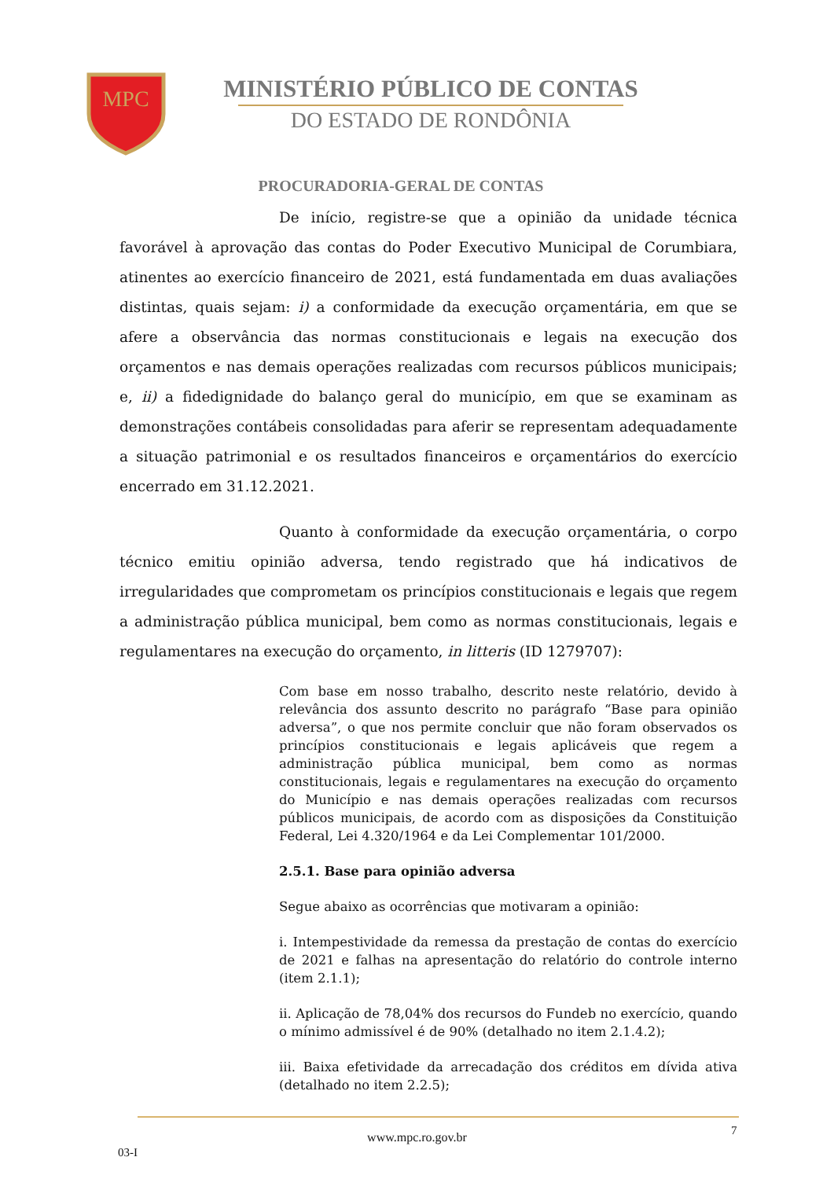MPC
MINISTÉRIO PÚBLICO DE CONTAS
DO ESTADO DE RONDÔNIA
PROCURADORIA-GERAL DE CONTAS
De início, registre-se que a opinião da unidade técnica favorável à aprovação das contas do Poder Executivo Municipal de Corumbiara, atinentes ao exercício financeiro de 2021, está fundamentada em duas avaliações distintas, quais sejam: i) a conformidade da execução orçamentária, em que se afere a observância das normas constitucionais e legais na execução dos orçamentos e nas demais operações realizadas com recursos públicos municipais; e, ii) a fidedignidade do balanço geral do município, em que se examinam as demonstrações contábeis consolidadas para aferir se representam adequadamente a situação patrimonial e os resultados financeiros e orçamentários do exercício encerrado em 31.12.2021.
Quanto à conformidade da execução orçamentária, o corpo técnico emitiu opinião adversa, tendo registrado que há indicativos de irregularidades que comprometam os princípios constitucionais e legais que regem a administração pública municipal, bem como as normas constitucionais, legais e regulamentares na execução do orçamento, in litteris (ID 1279707):
Com base em nosso trabalho, descrito neste relatório, devido à relevância dos assunto descrito no parágrafo “Base para opinião adversa”, o que nos permite concluir que não foram observados os princípios constitucionais e legais aplicáveis que regem a administração pública municipal, bem como as normas constitucionais, legais e regulamentares na execução do orçamento do Município e nas demais operações realizadas com recursos públicos municipais, de acordo com as disposições da Constituição Federal, Lei 4.320/1964 e da Lei Complementar 101/2000.
2.5.1. Base para opinião adversa
Segue abaixo as ocorrências que motivaram a opinião:
i. Intempestividade da remessa da prestação de contas do exercício de 2021 e falhas na apresentação do relatório do controle interno (item 2.1.1);
ii. Aplicação de 78,04% dos recursos do Fundeb no exercício, quando o mínimo admissível é de 90% (detalhado no item 2.1.4.2);
iii. Baixa efetividade da arrecadação dos créditos em dívida ativa (detalhado no item 2.2.5);
7
www.mpc.ro.gov.br
03-I